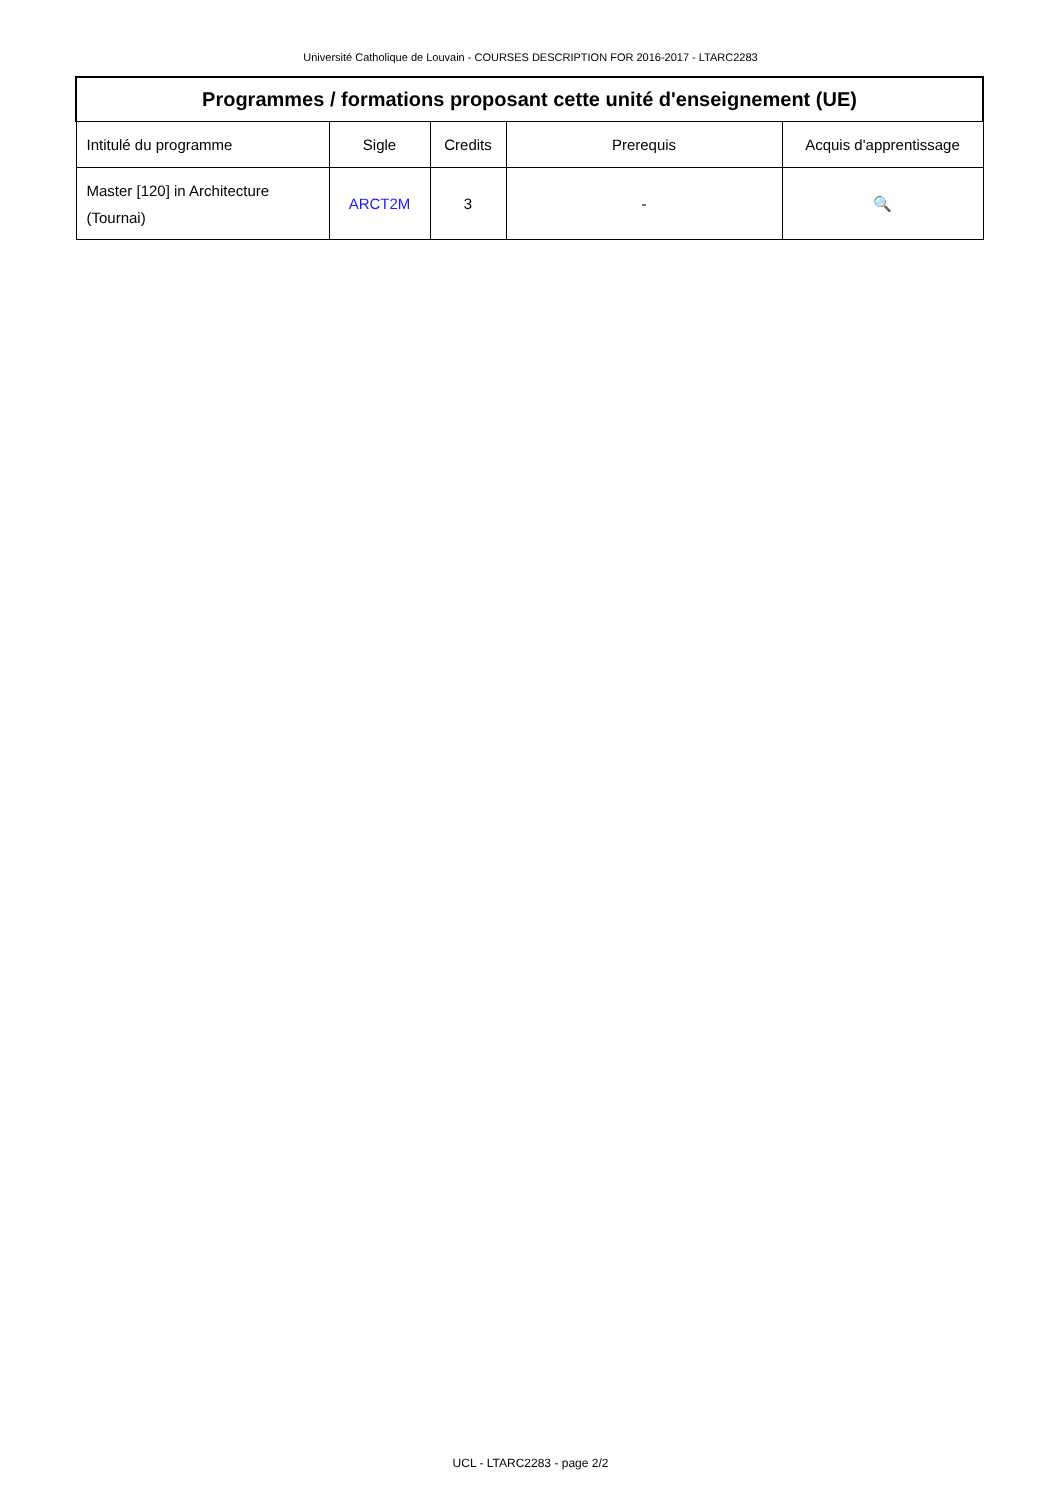Université Catholique de Louvain - COURSES DESCRIPTION FOR 2016-2017 - LTARC2283
| Programmes / formations proposant cette unité d'enseignement (UE) | | | | |
| --- | --- | --- | --- | --- |
| Intitulé du programme | Sigle | Credits | Prerequis | Acquis d'apprentissage |
| Master [120] in Architecture (Tournai) | ARCT2M | 3 | - | 🔍 |
UCL - LTARC2283 - page 2/2